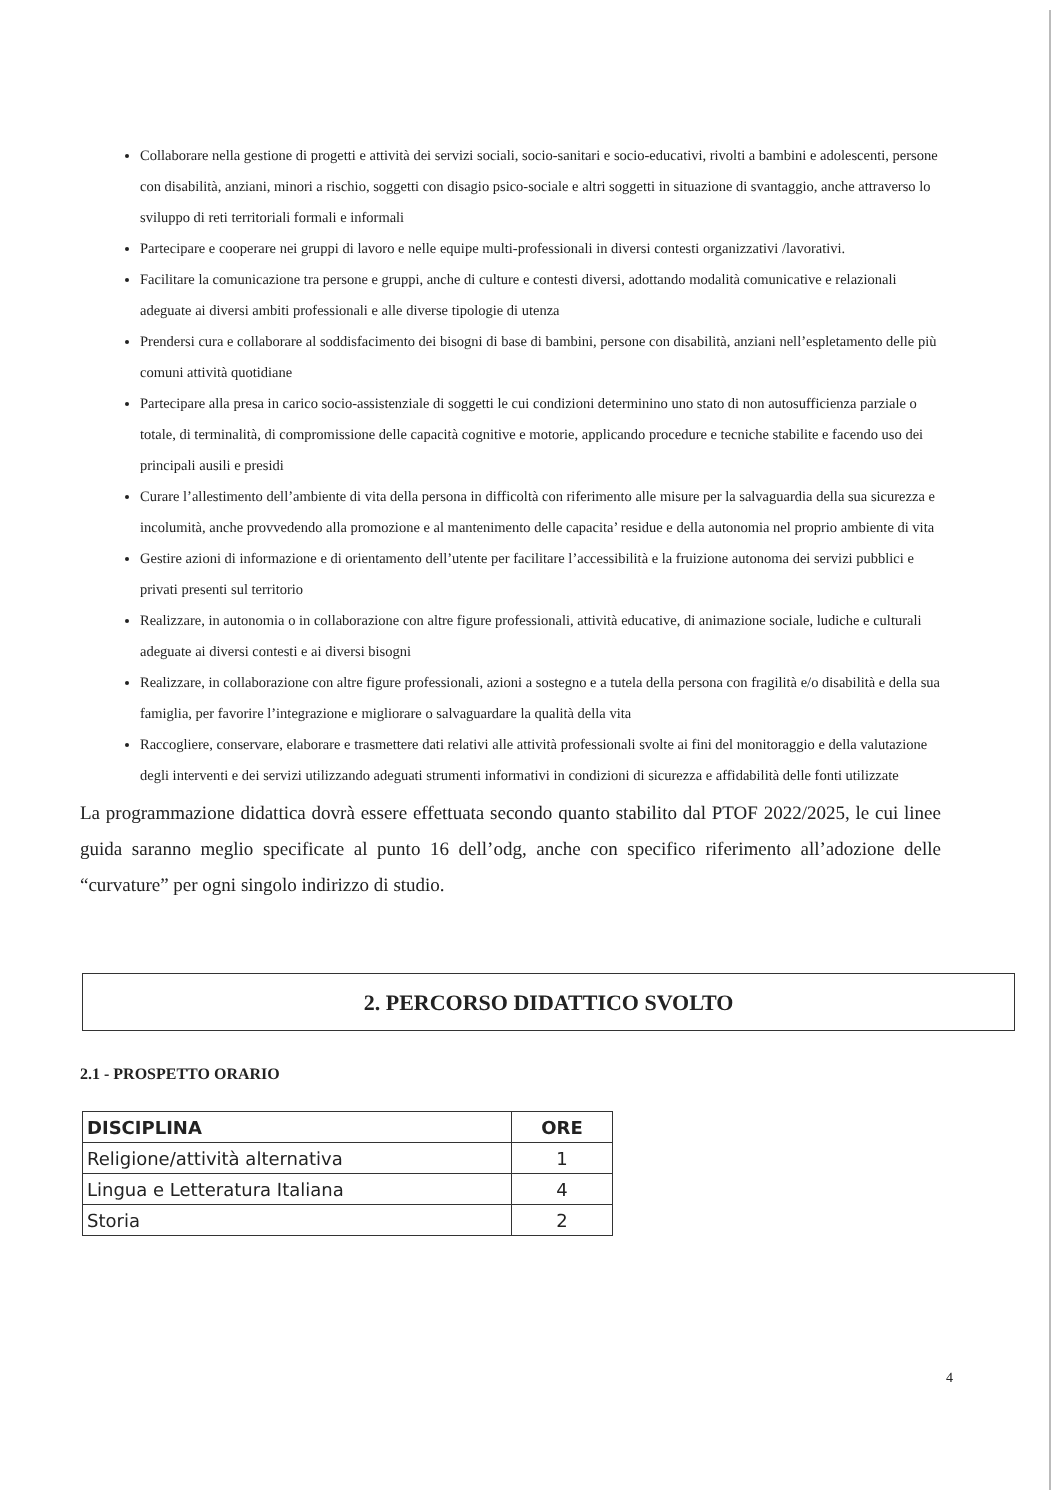Collaborare nella gestione di progetti e attività dei servizi sociali, socio-sanitari e socio-educativi, rivolti a bambini e adolescenti, persone con disabilità, anziani, minori a rischio, soggetti con disagio psico-sociale e altri soggetti in situazione di svantaggio, anche attraverso lo sviluppo di reti territoriali formali e informali
Partecipare e cooperare nei gruppi di lavoro e nelle equipe multi-professionali in diversi contesti organizzativi /lavorativi.
Facilitare la comunicazione tra persone e gruppi, anche di culture e contesti diversi, adottando modalità comunicative e relazionali adeguate ai diversi ambiti professionali e alle diverse tipologie di utenza
Prendersi cura e collaborare al soddisfacimento dei bisogni di base di bambini, persone con disabilità, anziani nell’espletamento delle più comuni attività quotidiane
Partecipare alla presa in carico socio-assistenziale di soggetti le cui condizioni determinino uno stato di non autosufficienza parziale o totale, di terminalità, di compromissione delle capacità cognitive e motorie, applicando procedure e tecniche stabilite e facendo uso dei principali ausili e presidi
Curare l’allestimento dell’ambiente di vita della persona in difficoltà con riferimento alle misure per la salvaguardia della sua sicurezza e incolumità, anche provvedendo alla promozione e al mantenimento delle capacita’ residue e della autonomia nel proprio ambiente di vita
Gestire azioni di informazione e di orientamento dell’utente per facilitare l’accessibilità e la fruizione autonoma dei servizi pubblici e privati presenti sul territorio
Realizzare, in autonomia o in collaborazione con altre figure professionali, attività educative, di animazione sociale, ludiche e culturali adeguate ai diversi contesti e ai diversi bisogni
Realizzare, in collaborazione con altre figure professionali, azioni a sostegno e a tutela della persona con fragilità e/o disabilità e della sua famiglia, per favorire l’integrazione e migliorare o salvaguardare la qualità della vita
Raccogliere, conservare, elaborare e trasmettere dati relativi alle attività professionali svolte ai fini del monitoraggio e della valutazione degli interventi e dei servizi utilizzando adeguati strumenti informativi in condizioni di sicurezza e affidabilità delle fonti utilizzate
La programmazione didattica dovrà essere effettuata secondo quanto stabilito dal PTOF 2022/2025, le cui linee guida saranno meglio specificate al punto 16 dell’odg, anche con specifico riferimento all’adozione delle “curvature” per ogni singolo indirizzo di studio.
2. PERCORSO DIDATTICO SVOLTO
2.1 - PROSPETTO ORARIO
| DISCIPLINA | ORE |
| --- | --- |
| Religione/attività alternativa | 1 |
| Lingua e Letteratura Italiana | 4 |
| Storia | 2 |
4